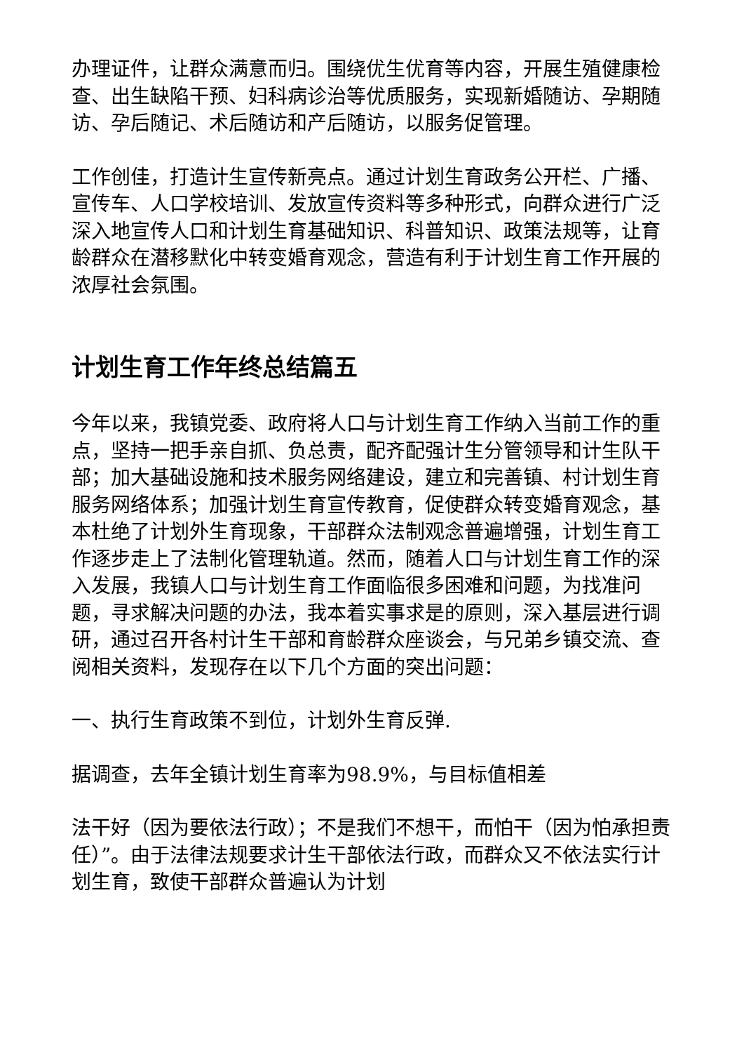办理证件，让群众满意而归。围绕优生优育等内容，开展生殖健康检查、出生缺陷干预、妇科病诊治等优质服务，实现新婚随访、孕期随访、孕后随记、术后随访和产后随访，以服务促管理。
工作创佳，打造计生宣传新亮点。通过计划生育政务公开栏、广播、宣传车、人口学校培训、发放宣传资料等多种形式，向群众进行广泛深入地宣传人口和计划生育基础知识、科普知识、政策法规等，让育龄群众在潜移默化中转变婚育观念，营造有利于计划生育工作开展的浓厚社会氛围。
计划生育工作年终总结篇五
今年以来，我镇党委、政府将人口与计划生育工作纳入当前工作的重点，坚持一把手亲自抓、负总责，配齐配强计生分管领导和计生队干部；加大基础设施和技术服务网络建设，建立和完善镇、村计划生育服务网络体系；加强计划生育宣传教育，促使群众转变婚育观念，基本杜绝了计划外生育现象，干部群众法制观念普遍增强，计划生育工作逐步走上了法制化管理轨道。然而，随着人口与计划生育工作的深入发展，我镇人口与计划生育工作面临很多困难和问题，为找准问题，寻求解决问题的办法，我本着实事求是的原则，深入基层进行调研，通过召开各村计生干部和育龄群众座谈会，与兄弟乡镇交流、查阅相关资料，发现存在以下几个方面的突出问题：
一、执行生育政策不到位，计划外生育反弹.
据调查，去年全镇计划生育率为98.9%，与目标值相差
法干好（因为要依法行政）；不是我们不想干，而怕干（因为怕承担责任）”。由于法律法规要求计生干部依法行政，而群众又不依法实行计划生育，致使干部群众普遍认为计划